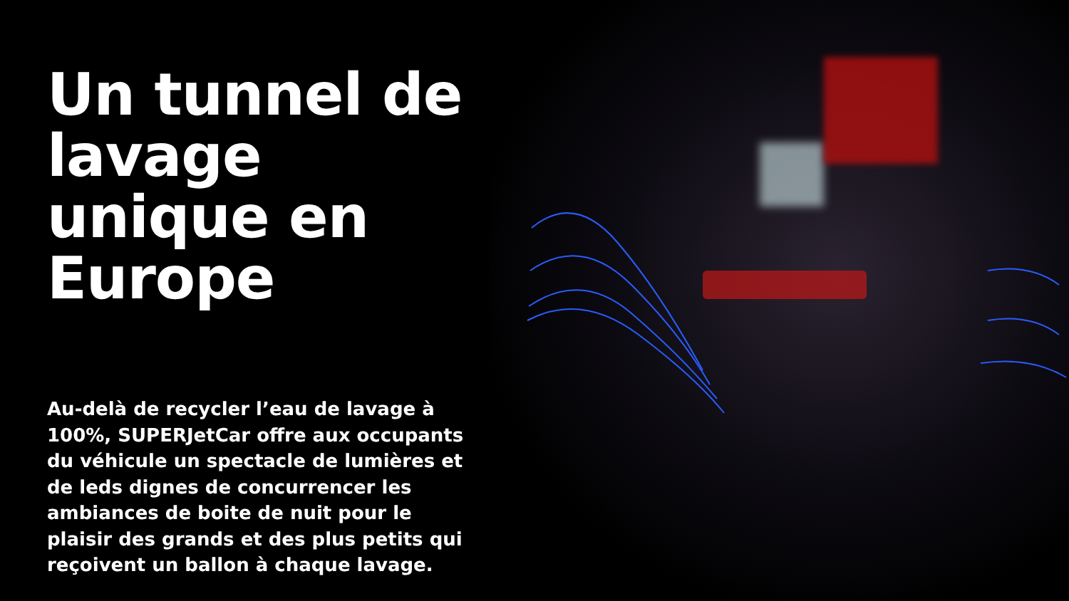Un tunnel de lavage unique en Europe
Au-delà de recycler l’eau de lavage à 100%, SUPERJetCar offre aux occupants du véhicule un spectacle de lumières et de leds dignes de concurrencer les ambiances de boite de nuit pour le plaisir des grands et des plus petits qui reçoivent un ballon à chaque lavage.